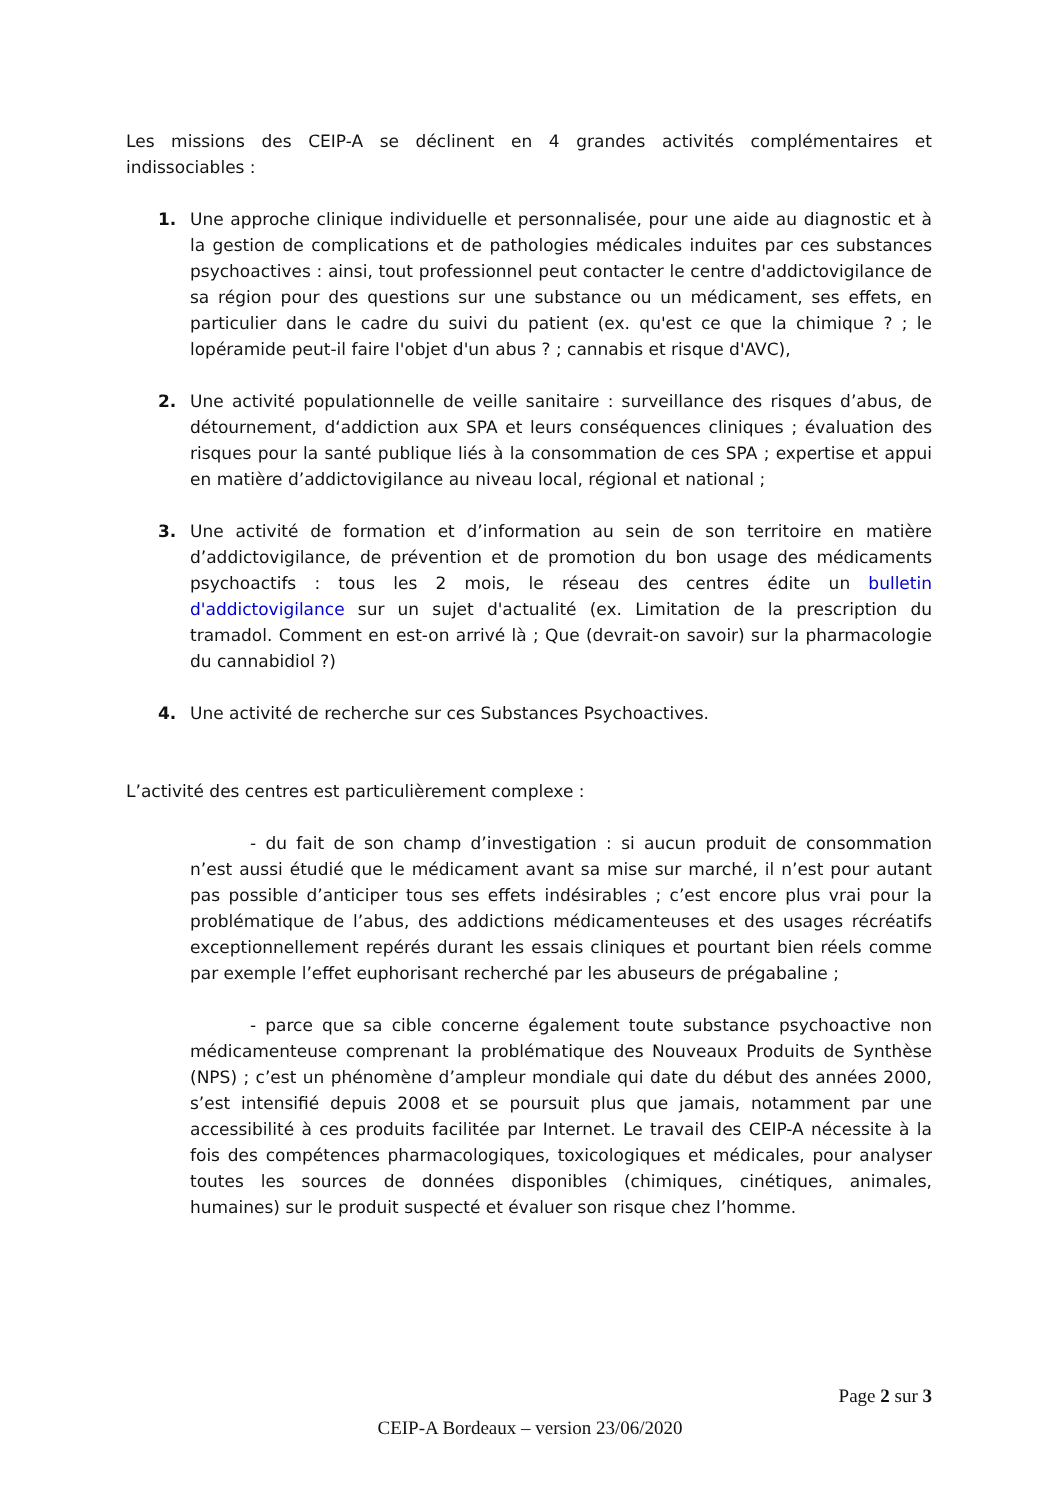Les missions des CEIP-A se déclinent en 4 grandes activités complémentaires et indissociables :
1. Une approche clinique individuelle et personnalisée, pour une aide au diagnostic et à la gestion de complications et de pathologies médicales induites par ces substances psychoactives : ainsi, tout professionnel peut contacter le centre d'addictovigilance de sa région pour des questions sur une substance ou un médicament, ses effets, en particulier dans le cadre du suivi du patient (ex. qu'est ce que la chimique ? ; le lopéramide peut-il faire l'objet d'un abus ? ; cannabis et risque d'AVC),
2. Une activité populationnelle de veille sanitaire : surveillance des risques d’abus, de détournement, d‘addiction aux SPA et leurs conséquences cliniques ; évaluation des risques pour la santé publique liés à la consommation de ces SPA ; expertise et appui en matière d’addictovigilance au niveau local, régional et national ;
3. Une activité de formation et d’information au sein de son territoire en matière d’addictovigilance, de prévention et de promotion du bon usage des médicaments psychoactifs : tous les 2 mois, le réseau des centres édite un bulletin d'addictovigilance sur un sujet d'actualité (ex. Limitation de la prescription du tramadol. Comment en est-on arrivé là ; Que (devrait-on savoir) sur la pharmacologie du cannabidiol ?)
4. Une activité de recherche sur ces Substances Psychoactives.
L’activité des centres est particulièrement complexe :
- du fait de son champ d’investigation : si aucun produit de consommation n’est aussi étudié que le médicament avant sa mise sur marché, il n’est pour autant pas possible d’anticiper tous ses effets indésirables ; c’est encore plus vrai pour la problématique de l’abus, des addictions médicamenteuses et des usages récréatifs exceptionnellement repérés durant les essais cliniques et pourtant bien réels comme par exemple l’effet euphorisant recherché par les abuseurs de prégabaline ;
- parce que sa cible concerne également toute substance psychoactive non médicamenteuse comprenant la problématique des Nouveaux Produits de Synthèse (NPS) ; c’est un phénomène d’ampleur mondiale qui date du début des années 2000, s’est intensifié depuis 2008 et se poursuit plus que jamais, notamment par une accessibilité à ces produits facilitée par Internet. Le travail des CEIP-A nécessite à la fois des compétences pharmacologiques, toxicologiques et médicales, pour analyser toutes les sources de données disponibles (chimiques, cinétiques, animales, humaines) sur le produit suspecté et évaluer son risque chez l’homme.
Page 2 sur 3
CEIP-A Bordeaux – version 23/06/2020